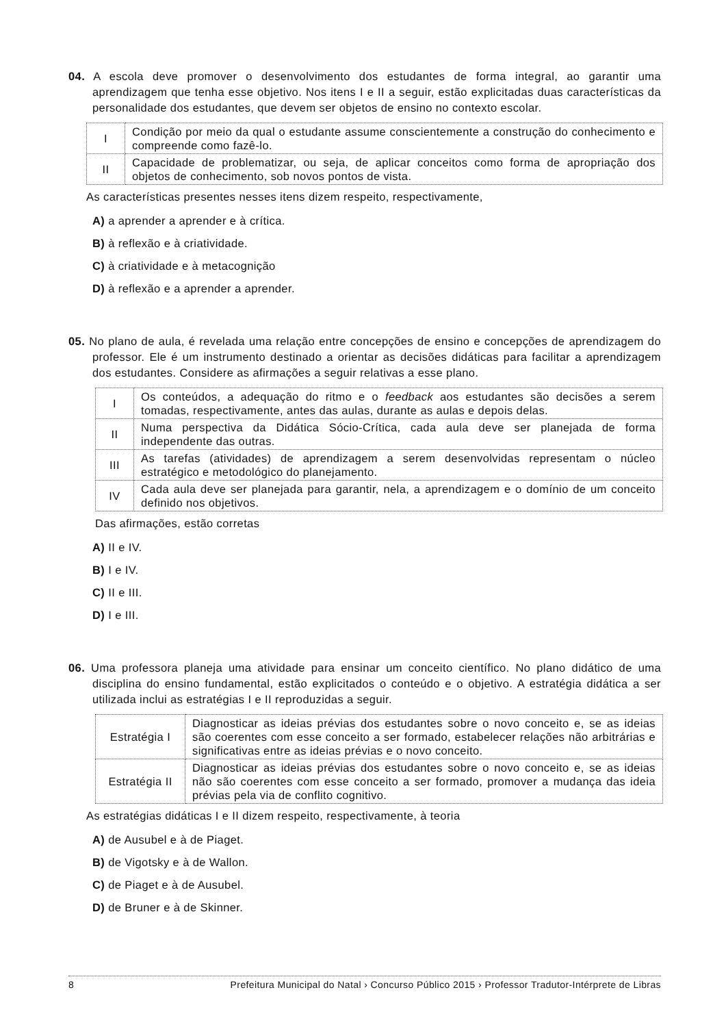04. A escola deve promover o desenvolvimento dos estudantes de forma integral, ao garantir uma aprendizagem que tenha esse objetivo. Nos itens I e II a seguir, estão explicitadas duas características da personalidade dos estudantes, que devem ser objetos de ensino no contexto escolar.
| I | Condição por meio da qual o estudante assume conscientemente a construção do conhecimento e compreende como fazê-lo. |
| II | Capacidade de problematizar, ou seja, de aplicar conceitos como forma de apropriação dos objetos de conhecimento, sob novos pontos de vista. |
As características presentes nesses itens dizem respeito, respectivamente,
A) a aprender a aprender e à crítica.
B) à reflexão e à criatividade.
C) à criatividade e à metacognição
D) à reflexão e a aprender a aprender.
05. No plano de aula, é revelada uma relação entre concepções de ensino e concepções de aprendizagem do professor. Ele é um instrumento destinado a orientar as decisões didáticas para facilitar a aprendizagem dos estudantes. Considere as afirmações a seguir relativas a esse plano.
| I | Os conteúdos, a adequação do ritmo e o feedback aos estudantes são decisões a serem tomadas, respectivamente, antes das aulas, durante as aulas e depois delas. |
| II | Numa perspectiva da Didática Sócio-Crítica, cada aula deve ser planejada de forma independente das outras. |
| III | As tarefas (atividades) de aprendizagem a serem desenvolvidas representam o núcleo estratégico e metodológico do planejamento. |
| IV | Cada aula deve ser planejada para garantir, nela, a aprendizagem e o domínio de um conceito definido nos objetivos. |
Das afirmações, estão corretas
A) II e IV.
B) I e IV.
C) II e III.
D) I e III.
06. Uma professora planeja uma atividade para ensinar um conceito científico. No plano didático de uma disciplina do ensino fundamental, estão explicitados o conteúdo e o objetivo. A estratégia didática a ser utilizada inclui as estratégias I e II reproduzidas a seguir.
| Estratégia I | Diagnosticar as ideias prévias dos estudantes sobre o novo conceito e, se as ideias são coerentes com esse conceito a ser formado, estabelecer relações não arbitrárias e significativas entre as ideias prévias e o novo conceito. |
| Estratégia II | Diagnosticar as ideias prévias dos estudantes sobre o novo conceito e, se as ideias não são coerentes com esse conceito a ser formado, promover a mudança das ideia prévias pela via de conflito cognitivo. |
As estratégias didáticas I e II dizem respeito, respectivamente, à teoria
A) de Ausubel e à de Piaget.
B) de Vigotsky e à de Wallon.
C) de Piaget e à de Ausubel.
D) de Bruner e à de Skinner.
8 Prefeitura Municipal do Natal › Concurso Público 2015 › Professor Tradutor-Intérprete de Libras